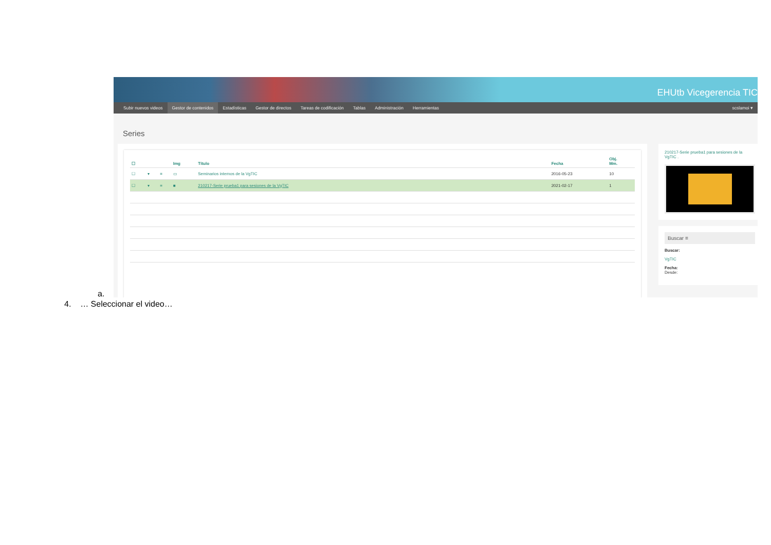EHUtb Vicegerencia TIC
Subir nuevos videos Gestor de contenidos Estadísticas Gestor de directos Tareas de codificación Tablas Administración Herramientas scslamoi ▾
Series
| ☐ | | | Img | Título | Fecha | Obj. Mm. |
| --- | --- | --- | --- | --- | --- | --- |
| ☐ | ▾ | ≡ | ▭ | Seminarios internos de la VgTIC | 2016-05-23 | 10 |
| ☐ | ▾ | ≡ | ■ | 210217-Serie prueba1 para sesiones de la VgTIC | 2021-02-17 | 1 |
210217-Serie prueba1 para sesiones de la VgTIC .
Buscar ≡
Buscar:
VgTIC
Fecha:
Desde:
a.
4. … Seleccionar el video…